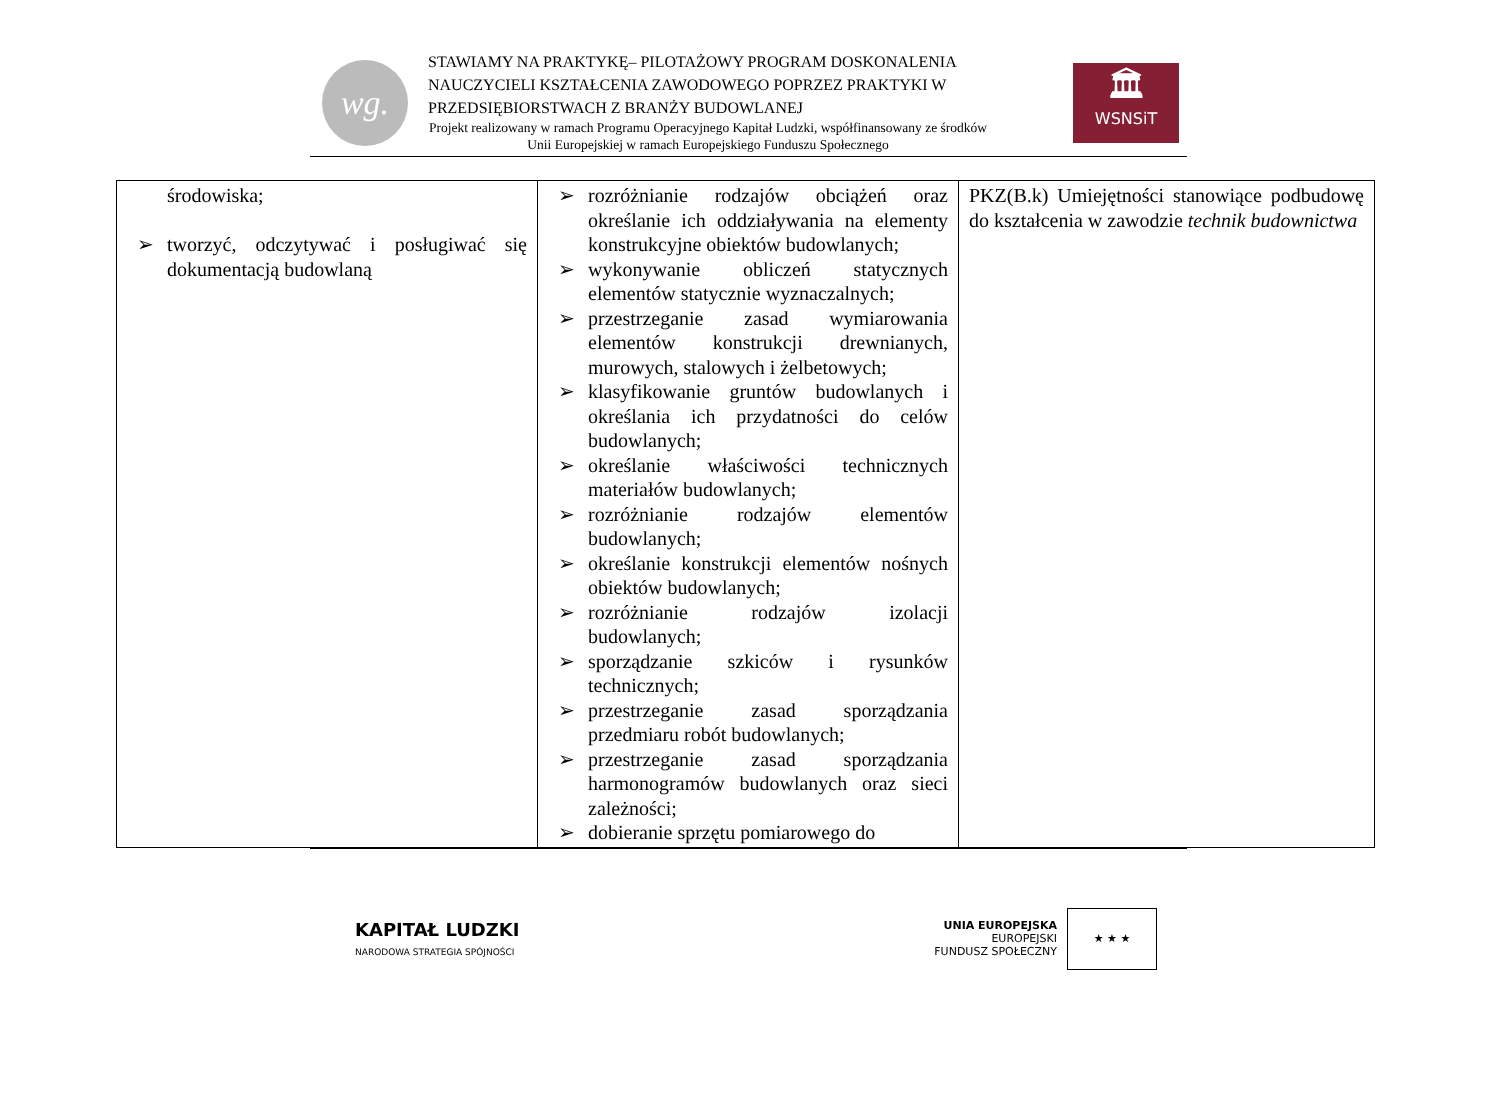wg.
STAWIAMY NA PRAKTYKĘ– PILOTAŻOWY PROGRAM DOSKONALENIA NAUCZYCIELI KSZTAŁCENIA ZAWODOWEGO POPRZEZ PRAKTYKI W PRZEDSIĘBIORSTWACH Z BRANŻY BUDOWLANEJ
Projekt realizowany w ramach Programu Operacyjnego Kapitał Ludzki, współfinansowany ze środków Unii Europejskiej w ramach Europejskiego Funduszu Społecznego
🏛
WSNSiT
| środowiska; ➢ tworzyć, odczytywać i posługiwać się dokumentacją budowlaną | ➢ rozróżnianie rodzajów obciążeń oraz określanie ich oddziaływania na elementy konstrukcyjne obiektów budowlanych; ➢ wykonywanie obliczeń statycznych elementów statycznie wyznaczalnych; ➢ przestrzeganie zasad wymiarowania elementów konstrukcji drewnianych, murowych, stalowych i żelbetowych; ➢ klasyfikowanie gruntów budowlanych i określania ich przydatności do celów budowlanych; ➢ określanie właściwości technicznych materiałów budowlanych; ➢ rozróżnianie rodzajów elementów budowlanych; ➢ określanie konstrukcji elementów nośnych obiektów budowlanych; ➢ rozróżnianie rodzajów izolacji budowlanych; ➢ sporządzanie szkiców i rysunków technicznych; ➢ przestrzeganie zasad sporządzania przedmiaru robót budowlanych; ➢ przestrzeganie zasad sporządzania harmonogramów budowlanych oraz sieci zależności; ➢ dobieranie sprzętu pomiarowego do | PKZ(B.k) Umiejętności stanowiące podbudowę do kształcenia w zawodzie technik budownictwa |
KAPITAŁ LUDZKI
NARODOWA STRATEGIA SPÓJNOŚCI
UNIA EUROPEJSKA
EUROPEJSKI
FUNDUSZ SPOŁECZNY
★ ★ ★